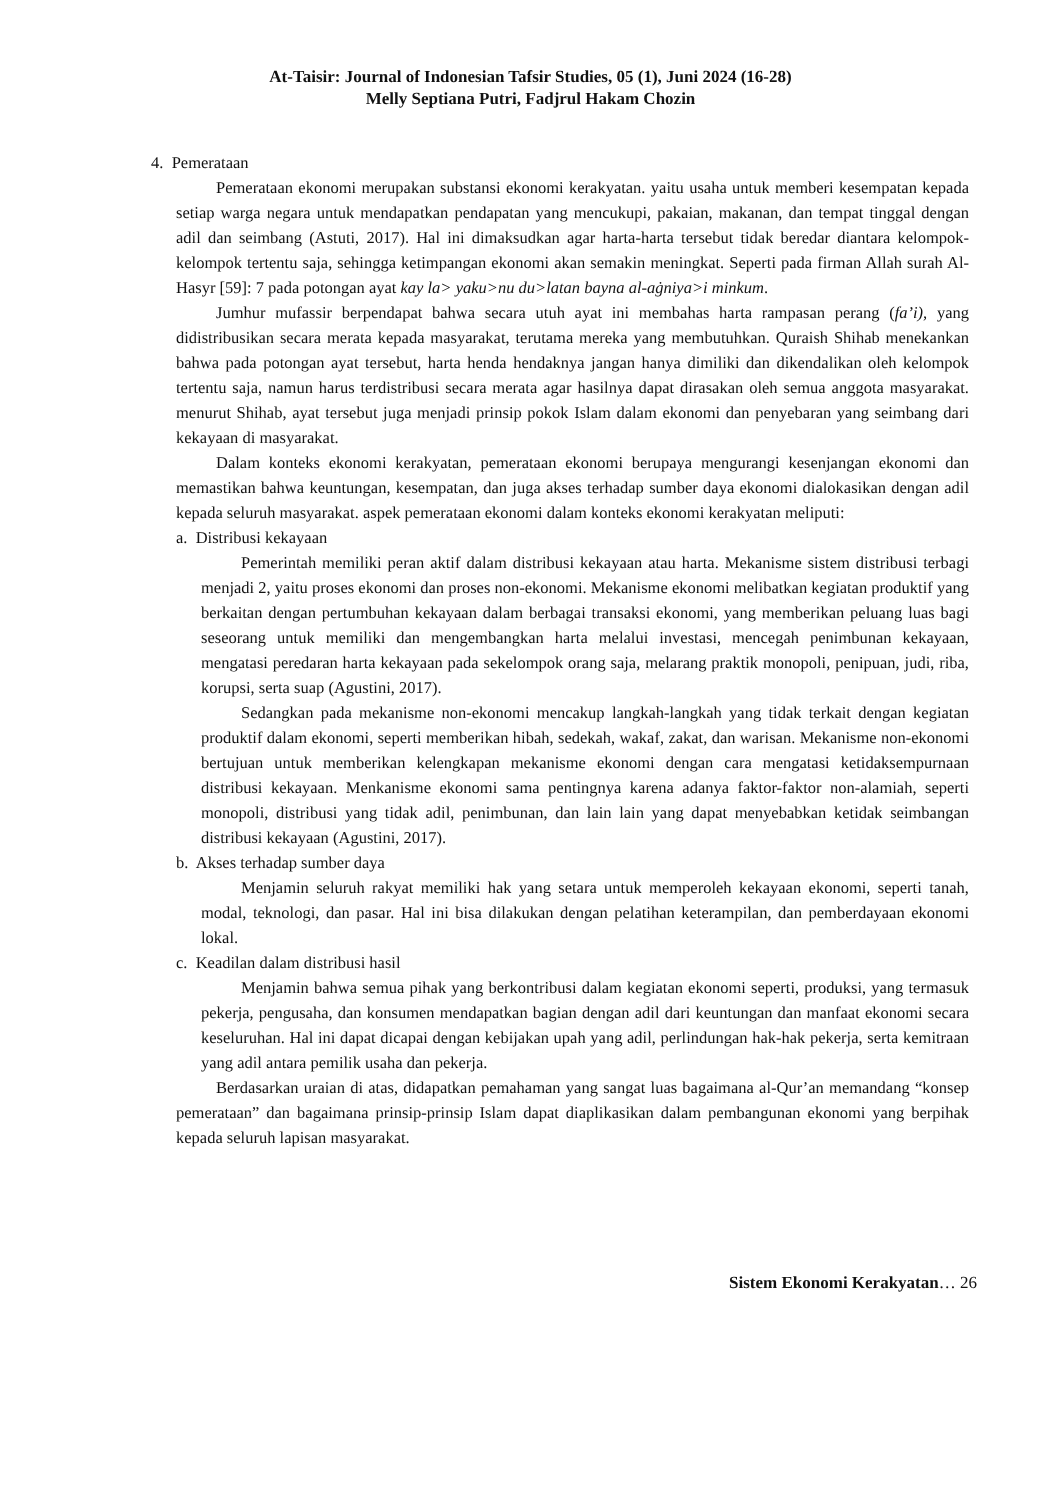At-Taisir: Journal of Indonesian Tafsir Studies, 05 (1), Juni 2024 (16-28)
Melly Septiana Putri, Fadjrul Hakam Chozin
4. Pemerataan
Pemerataan ekonomi merupakan substansi ekonomi kerakyatan. yaitu usaha untuk memberi kesempatan kepada setiap warga negara untuk mendapatkan pendapatan yang mencukupi, pakaian, makanan, dan tempat tinggal dengan adil dan seimbang (Astuti, 2017). Hal ini dimaksudkan agar harta-harta tersebut tidak beredar diantara kelompok-kelompok tertentu saja, sehingga ketimpangan ekonomi akan semakin meningkat. Seperti pada firman Allah surah Al-Hasyr [59]: 7 pada potongan ayat kay la> yaku>nu du>latan bayna al-aġniya>i minkum.
Jumhur mufassir berpendapat bahwa secara utuh ayat ini membahas harta rampasan perang (fa’i), yang didistribusikan secara merata kepada masyarakat, terutama mereka yang membutuhkan. Quraish Shihab menekankan bahwa pada potongan ayat tersebut, harta henda hendaknya jangan hanya dimiliki dan dikendalikan oleh kelompok tertentu saja, namun harus terdistribusi secara merata agar hasilnya dapat dirasakan oleh semua anggota masyarakat. menurut Shihab, ayat tersebut juga menjadi prinsip pokok Islam dalam ekonomi dan penyebaran yang seimbang dari kekayaan di masyarakat.
Dalam konteks ekonomi kerakyatan, pemerataan ekonomi berupaya mengurangi kesenjangan ekonomi dan memastikan bahwa keuntungan, kesempatan, dan juga akses terhadap sumber daya ekonomi dialokasikan dengan adil kepada seluruh masyarakat. aspek pemerataan ekonomi dalam konteks ekonomi kerakyatan meliputi:
a. Distribusi kekayaan
Pemerintah memiliki peran aktif dalam distribusi kekayaan atau harta. Mekanisme sistem distribusi terbagi menjadi 2, yaitu proses ekonomi dan proses non-ekonomi. Mekanisme ekonomi melibatkan kegiatan produktif yang berkaitan dengan pertumbuhan kekayaan dalam berbagai transaksi ekonomi, yang memberikan peluang luas bagi seseorang untuk memiliki dan mengembangkan harta melalui investasi, mencegah penimbunan kekayaan, mengatasi peredaran harta kekayaan pada sekelompok orang saja, melarang praktik monopoli, penipuan, judi, riba, korupsi, serta suap (Agustini, 2017).
Sedangkan pada mekanisme non-ekonomi mencakup langkah-langkah yang tidak terkait dengan kegiatan produktif dalam ekonomi, seperti memberikan hibah, sedekah, wakaf, zakat, dan warisan. Mekanisme non-ekonomi bertujuan untuk memberikan kelengkapan mekanisme ekonomi dengan cara mengatasi ketidaksempurnaan distribusi kekayaan. Menkanisme ekonomi sama pentingnya karena adanya faktor-faktor non-alamiah, seperti monopoli, distribusi yang tidak adil, penimbunan, dan lain lain yang dapat menyebabkan ketidak seimbangan distribusi kekayaan (Agustini, 2017).
b. Akses terhadap sumber daya
Menjamin seluruh rakyat memiliki hak yang setara untuk memperoleh kekayaan ekonomi, seperti tanah, modal, teknologi, dan pasar. Hal ini bisa dilakukan dengan pelatihan keterampilan, dan pemberdayaan ekonomi lokal.
c. Keadilan dalam distribusi hasil
Menjamin bahwa semua pihak yang berkontribusi dalam kegiatan ekonomi seperti, produksi, yang termasuk pekerja, pengusaha, dan konsumen mendapatkan bagian dengan adil dari keuntungan dan manfaat ekonomi secara keseluruhan. Hal ini dapat dicapai dengan kebijakan upah yang adil, perlindungan hak-hak pekerja, serta kemitraan yang adil antara pemilik usaha dan pekerja.
Berdasarkan uraian di atas, didapatkan pemahaman yang sangat luas bagaimana al-Qur’an memandang “konsep pemerataan” dan bagaimana prinsip-prinsip Islam dapat diaplikasikan dalam pembangunan ekonomi yang berpihak kepada seluruh lapisan masyarakat.
Sistem Ekonomi Kerakyatan… 26